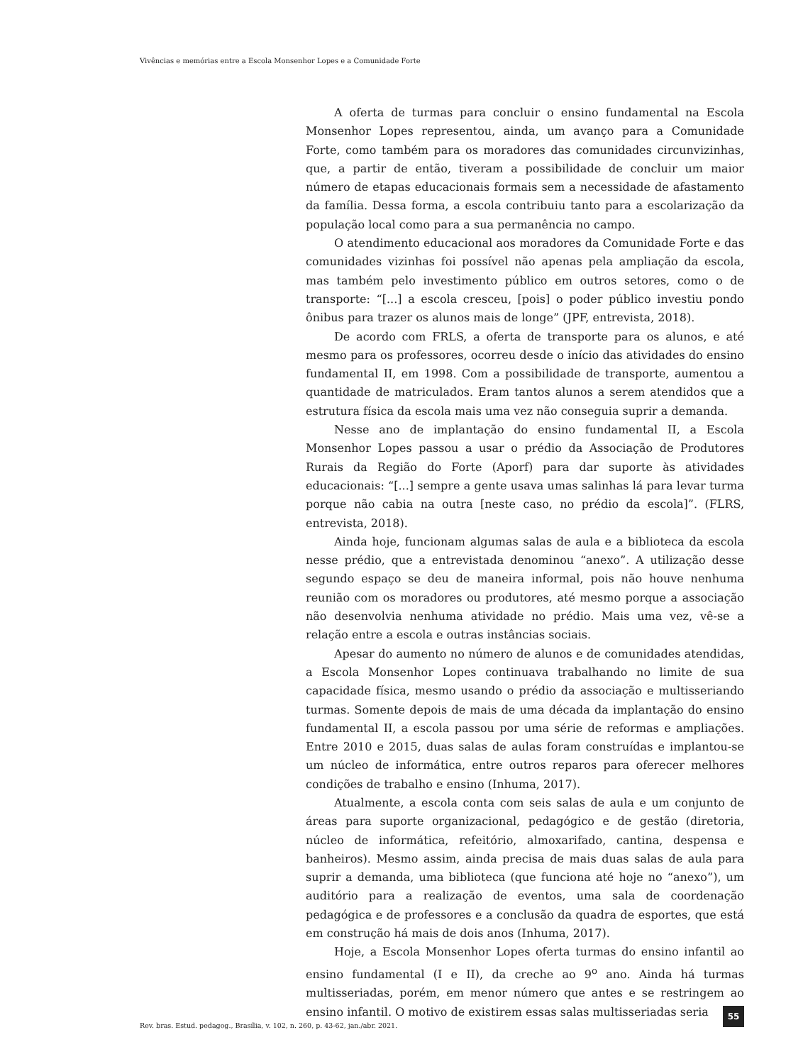Vivências e memórias entre a Escola Monsenhor Lopes e a Comunidade Forte
A oferta de turmas para concluir o ensino fundamental na Escola Monsenhor Lopes representou, ainda, um avanço para a Comunidade Forte, como também para os moradores das comunidades circunvizinhas, que, a partir de então, tiveram a possibilidade de concluir um maior número de etapas educacionais formais sem a necessidade de afastamento da família. Dessa forma, a escola contribuiu tanto para a escolarização da população local como para a sua permanência no campo.
O atendimento educacional aos moradores da Comunidade Forte e das comunidades vizinhas foi possível não apenas pela ampliação da escola, mas também pelo investimento público em outros setores, como o de transporte: “[...] a escola cresceu, [pois] o poder público investiu pondo ônibus para trazer os alunos mais de longe” (JPF, entrevista, 2018).
De acordo com FRLS, a oferta de transporte para os alunos, e até mesmo para os professores, ocorreu desde o início das atividades do ensino fundamental II, em 1998. Com a possibilidade de transporte, aumentou a quantidade de matriculados. Eram tantos alunos a serem atendidos que a estrutura física da escola mais uma vez não conseguia suprir a demanda.
Nesse ano de implantação do ensino fundamental II, a Escola Monsenhor Lopes passou a usar o prédio da Associação de Produtores Rurais da Região do Forte (Aporf) para dar suporte às atividades educacionais: “[...] sempre a gente usava umas salinhas lá para levar turma porque não cabia na outra [neste caso, no prédio da escola]”. (FLRS, entrevista, 2018).
Ainda hoje, funcionam algumas salas de aula e a biblioteca da escola nesse prédio, que a entrevistada denominou “anexo”. A utilização desse segundo espaço se deu de maneira informal, pois não houve nenhuma reunião com os moradores ou produtores, até mesmo porque a associação não desenvolvia nenhuma atividade no prédio. Mais uma vez, vê-se a relação entre a escola e outras instâncias sociais.
Apesar do aumento no número de alunos e de comunidades atendidas, a Escola Monsenhor Lopes continuava trabalhando no limite de sua capacidade física, mesmo usando o prédio da associação e multisseriando turmas. Somente depois de mais de uma década da implantação do ensino fundamental II, a escola passou por uma série de reformas e ampliações. Entre 2010 e 2015, duas salas de aulas foram construídas e implantou-se um núcleo de informática, entre outros reparos para oferecer melhores condições de trabalho e ensino (Inhuma, 2017).
Atualmente, a escola conta com seis salas de aula e um conjunto de áreas para suporte organizacional, pedagógico e de gestão (diretoria, núcleo de informática, refeitório, almoxarifado, cantina, despensa e banheiros). Mesmo assim, ainda precisa de mais duas salas de aula para suprir a demanda, uma biblioteca (que funciona até hoje no “anexo”), um auditório para a realização de eventos, uma sala de coordenação pedagógica e de professores e a conclusão da quadra de esportes, que está em construção há mais de dois anos (Inhuma, 2017).
Hoje, a Escola Monsenhor Lopes oferta turmas do ensino infantil ao ensino fundamental (I e II), da creche ao 9<sup>o</sup> ano. Ainda há turmas multisseriadas, porém, em menor número que antes e se restringem ao ensino infantil. O motivo de existirem essas salas multisseriadas seria
Rev. bras. Estud. pedagog., Brasília, v. 102, n. 260, p. 43-62, jan./abr. 2021.
55